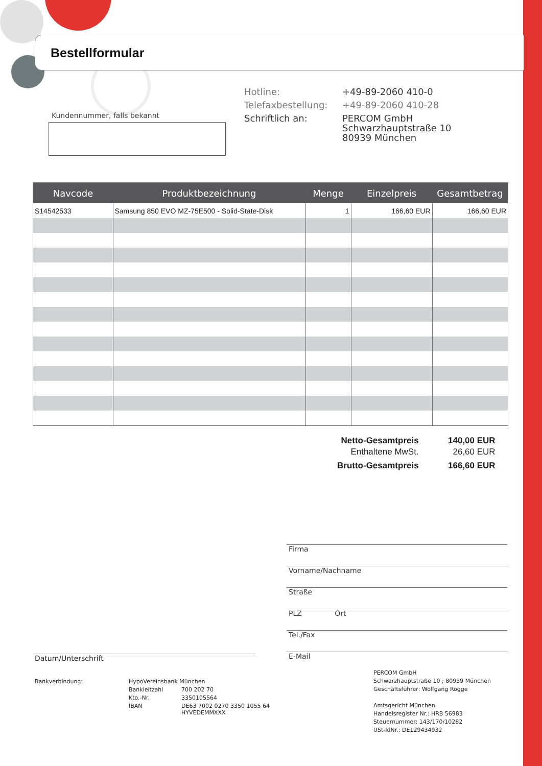Bestellformular
Kundennummer, falls bekannt
| Hotline: | +49-89-2060 410-0 |
| Telefaxbestellung: | +49-89-2060 410-28 |
| Schriftlich an: | PERCOM GmbH Schwarzhauptstraße 10 80939 München |
| Navcode | Produktbezeichnung | Menge | Einzelpreis | Gesamtbetrag |
| --- | --- | --- | --- | --- |
| S14542533 | Samsung 850 EVO MZ-75E500 - Solid-State-Disk | 1 | 166,60 EUR | 166,60 EUR |
| Netto-Gesamtpreis | 140,00 EUR |
| Enthaltene MwSt. | 26,60 EUR |
| Brutto-Gesamtpreis | 166,60 EUR |
Firma
Vorname/Nachname
Straße
PLZ Ort
Tel./Fax
E-Mail
Datum/Unterschrift
| Bankverbindung: | HypoVereinsbank München | |
| | Bankleitzahl | 700 202 70 |
| | Kto.-Nr. | 3350105564 |
| | IBAN | DE63 7002 0270 3350 1055 64 HYVEDEMMXXX |
PERCOM GmbH
Schwarzhauptstraße 10 ; 80939 München
Geschäftsführer: Wolfgang Rogge
Amtsgericht München
Handelsregister Nr.: HRB 56983
Steuernummer: 143/170/10282
USt-IdNr.: DE129434932